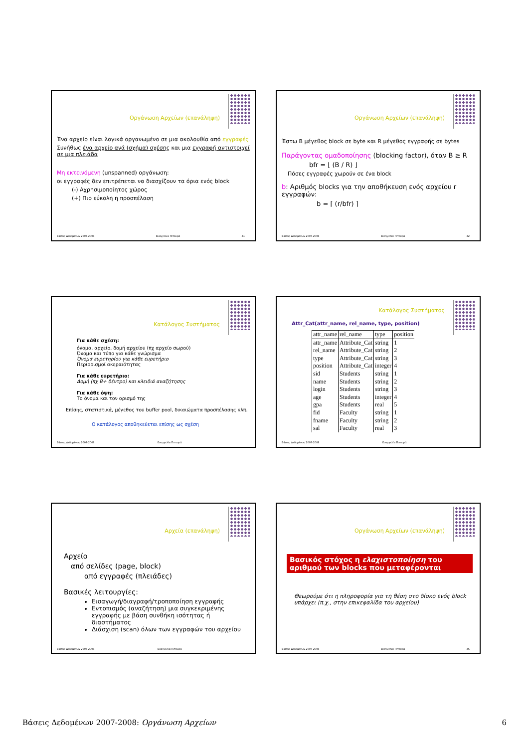Οργάνωση Αρχείων (επανάληψη)
Ένα αρχείο είναι λογικά οργανωμένο σε μια ακολουθία από εγγραφές
Συνήθως ένα αρχείο ανά (σχήμα) σχέσης και μια εγγραφή αντιστοιχεί σε μια πλειάδα
Μη εκτεινόμενη (unspanned) οργάνωση:
οι εγγραφές δεν επιτρέπεται να διασχίζουν τα όρια ενός block
(-) Αχρησιμοποίητος χώρος
(+) Πιο εύκολη η προσπέλαση
Βάσεις Δεδομένων 2007-2008 Ευαγγελία Πιτουρά 31
Οργάνωση Αρχείων (επανάληψη)
Έστω B μέγεθος block σε byte και R μέγεθος εγγραφής σε bytes
Παράγοντας ομαδοποίησης (blocking factor), όταν B ≥ R
bfr = ⌊ (B / R) ⌋
Πόσες εγγραφές χωρούν σε ένα block
b: Αριθμός blocks για την αποθήκευση ενός αρχείου r εγγραφών:
b = ⌈ (r/bfr) ⌉
Βάσεις Δεδομένων 2007-2008 Ευαγγελία Πιτουρά 32
Κατάλογος Συστήματος
Για κάθε σχέση:
όνομα, αρχείο, δομή αρχείου (πχ αρχείο σωρού)
Όνομα και τύπο για κάθε γνώρισμα
Όνομα ευρετηρίου για κάθε ευρετήριο
Περιορισμοί ακεραιότητας
Για κάθε ευρετήριο:
Δομή (πχ B+ δέντρο) και κλειδιά αναζήτησης
Για κάθε όψη:
Το όνομα και τον ορισμό της
Επίσης, στατιστικά, μέγεθος του buffer pool, δικαιώματα προσπέλασης κλπ.
Ο κατάλογος αποθηκεύεται επίσης ως σχέση
Βάσεις Δεδομένων 2007-2008 Ευαγγελία Πιτουρά
Κατάλογος Συστήματος
Attr_Cat(attr_name, rel_name, type, position)
| attr_name | rel_name | type | position |
| --- | --- | --- | --- |
| attr_name | Attribute_Cat | string | 1 |
| rel_name | Attribute_Cat | string | 2 |
| type | Attribute_Cat | string | 3 |
| position | Attribute_Cat | integer | 4 |
| sid | Students | string | 1 |
| name | Students | string | 2 |
| login | Students | string | 3 |
| age | Students | integer | 4 |
| gpa | Students | real | 5 |
| fid | Faculty | string | 1 |
| fname | Faculty | string | 2 |
| sal | Faculty | real | 3 |
Βάσεις Δεδομένων 2007-2008 Ευαγγελία Πιτουρά
Αρχεία (επανάληψη)
Αρχείο
από σελίδες (page, block)
από εγγραφές (πλειάδες)
Βασικές λειτουργίες:
Εισαγωγή/διαγραφή/τροποποίηση εγγραφής
Εντοπισμός (αναζήτηση) μια συγκεκριμένης εγγραφής με βάση συνθήκη ισότητας ή διαστήματος
Διάσχιση (scan) όλων των εγγραφών του αρχείου
Βάσεις Δεδομένων 2007-2008 Ευαγγελία Πιτουρά
Οργάνωση Αρχείων (επανάληψη)
Βασικός στόχος η ελαχιστοποίηση του αριθμού των blocks που μεταφέρονται
Θεωρούμε ότι η πληροφορία για τη θέση στο δίσκο ενός block υπάρχει (π.χ., στην επικεφαλίδα του αρχείου)
Βάσεις Δεδομένων 2007-2008 Ευαγγελία Πιτουρά 36
Βάσεις Δεδομένων 2007-2008: Οργάνωση Αρχείων 6